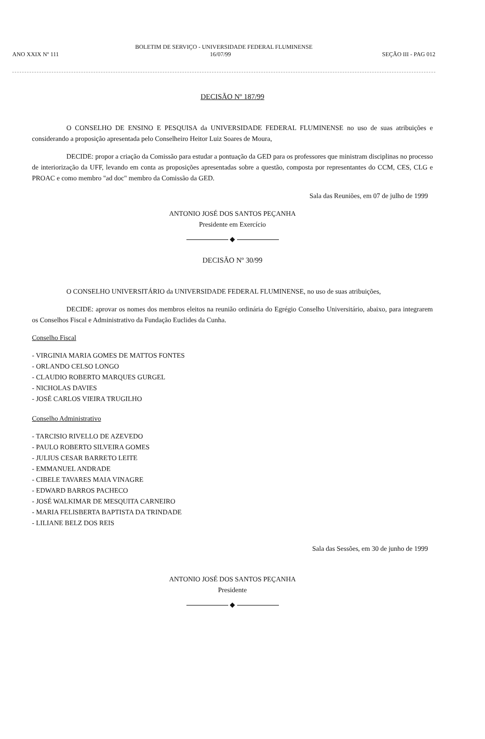BOLETIM DE SERVIÇO - UNIVERSIDADE FEDERAL FLUMINENSE
ANO XXIX Nº 111 16/07/99 SEÇÃO III - PAG 012
DECISÃO Nº 187/99
O CONSELHO DE ENSINO E PESQUISA da UNIVERSIDADE FEDERAL FLUMINENSE no uso de suas atribuições e considerando a proposição apresentada pelo Conselheiro Heitor Luiz Soares de Moura,
DECIDE: propor a criação da Comissão para estudar a pontuação da GED para os professores que ministram disciplinas no processo de interiorização da UFF, levando em conta as proposições apresentadas sobre a questão, composta por representantes do CCM, CES, CLG e PROAC e como membro "ad doc" membro da Comissão da GED.
Sala das Reuniões, em 07 de julho de 1999
ANTONIO JOSÉ DOS SANTOS PEÇANHA
Presidente em Exercício
◆
DECISÃO Nº 30/99
O CONSELHO UNIVERSITÁRIO da UNIVERSIDADE FEDERAL FLUMINENSE, no uso de suas atribuições,
DECIDE: aprovar os nomes dos membros eleitos na reunião ordinária do Egrégio Conselho Universitário, abaixo, para integrarem os Conselhos Fiscal e Administrativo da Fundação Euclides da Cunha.
Conselho Fiscal
- VIRGINIA MARIA GOMES DE MATTOS FONTES
- ORLANDO CELSO LONGO
- CLAUDIO ROBERTO MARQUES GURGEL
- NICHOLAS DAVIES
- JOSÉ CARLOS VIEIRA TRUGILHO
Conselho Administrativo
- TARCISIO RIVELLO DE AZEVEDO
- PAULO ROBERTO SILVEIRA GOMES
- JULIUS CESAR BARRETO LEITE
- EMMANUEL ANDRADE
- CIBELE TAVARES MAIA VINAGRE
- EDWARD BARROS PACHECO
- JOSÉ WALKIMAR DE MESQUITA CARNEIRO
- MARIA FELISBERTA BAPTISTA DA TRINDADE
- LILIANE BELZ DOS REIS
Sala das Sessões, em 30 de junho de 1999
ANTONIO JOSÉ DOS SANTOS PEÇANHA
Presidente
◆